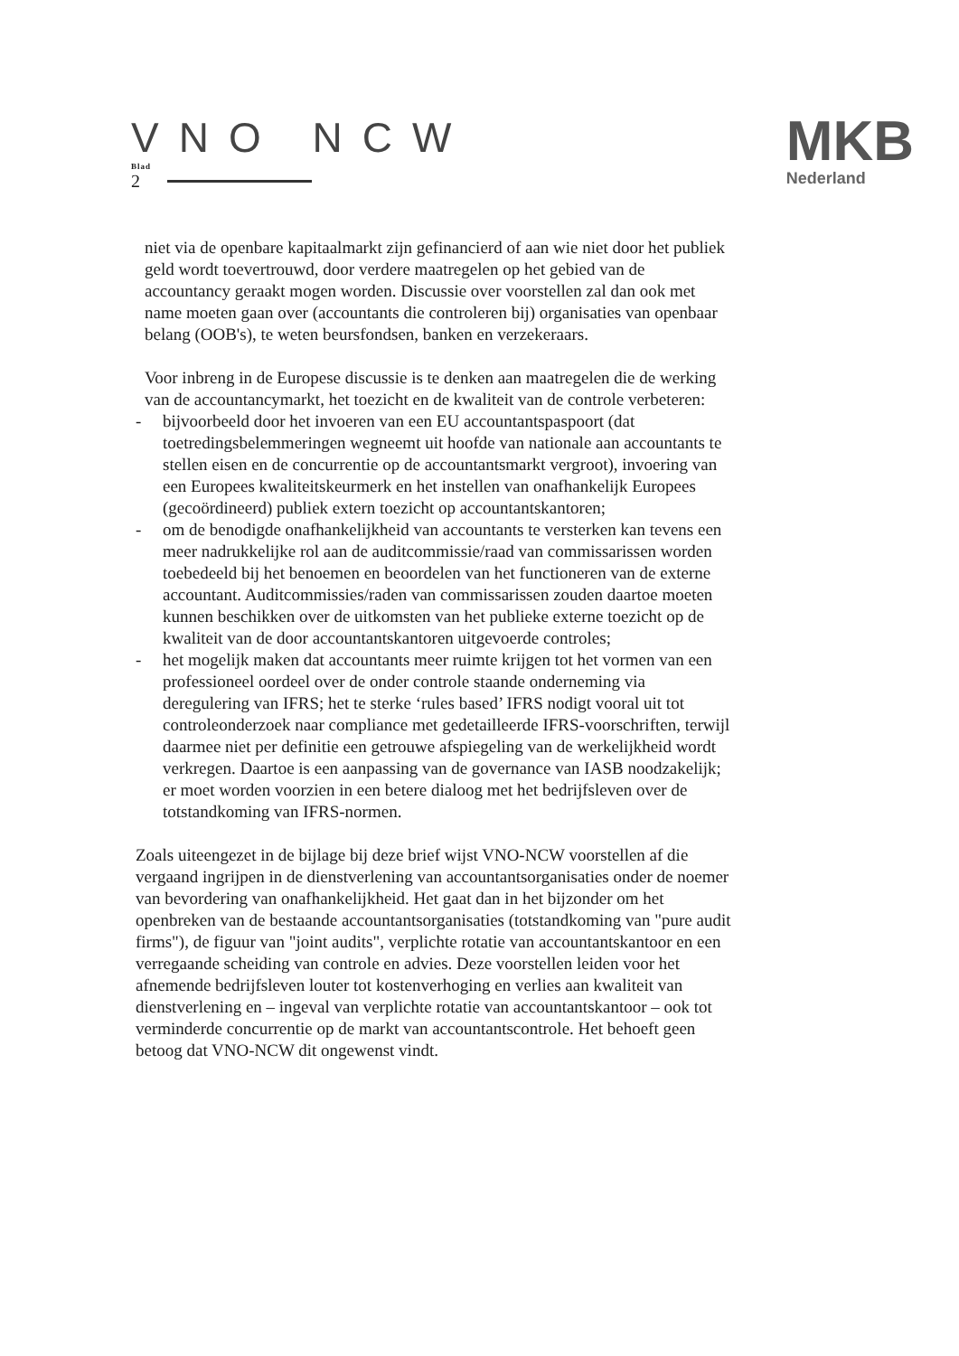VNO NCW
Blad
2
MKB
Nederland
niet via de openbare kapitaalmarkt zijn gefinancierd of aan wie niet door het publiek geld wordt toevertrouwd, door verdere maatregelen op het gebied van de accountancy geraakt mogen worden. Discussie over voorstellen zal dan ook met name moeten gaan over (accountants die controleren bij) organisaties van openbaar belang (OOB's), te weten beursfondsen, banken en verzekeraars.
Voor inbreng in de Europese discussie is te denken aan maatregelen die de werking van de accountancymarkt, het toezicht en de kwaliteit van de controle verbeteren:
- bijvoorbeeld door het invoeren van een EU accountantspaspoort (dat toetredingsbelemmeringen wegneemt uit hoofde van nationale aan accountants te stellen eisen en de concurrentie op de accountantsmarkt vergroot), invoering van een Europees kwaliteitskeurmerk en het instellen van onafhankelijk Europees (gecoördineerd) publiek extern toezicht op accountantskantoren;
- om de benodigde onafhankelijkheid van accountants te versterken kan tevens een meer nadrukkelijke rol aan de auditcommissie/raad van commissarissen worden toebedeeld bij het benoemen en beoordelen van het functioneren van de externe accountant. Auditcommissies/raden van commissarissen zouden daartoe moeten kunnen beschikken over de uitkomsten van het publieke externe toezicht op de kwaliteit van de door accountantskantoren uitgevoerde controles;
- het mogelijk maken dat accountants meer ruimte krijgen tot het vormen van een professioneel oordeel over de onder controle staande onderneming via deregulering van IFRS; het te sterke ‘rules based’ IFRS nodigt vooral uit tot controleonderzoek naar compliance met gedetailleerde IFRS-voorschriften, terwijl daarmee niet per definitie een getrouwe afspiegeling van de werkelijkheid wordt verkregen. Daartoe is een aanpassing van de governance van IASB noodzakelijk; er moet worden voorzien in een betere dialoog met het bedrijfsleven over de totstandkoming van IFRS-normen.
Zoals uiteengezet in de bijlage bij deze brief wijst VNO-NCW voorstellen af die vergaand ingrijpen in de dienstverlening van accountantsorganisaties onder de noemer van bevordering van onafhankelijkheid. Het gaat dan in het bijzonder om het openbreken van de bestaande accountantsorganisaties (totstandkoming van "pure audit firms"), de figuur van "joint audits", verplichte rotatie van accountantskantoor en een verregaande scheiding van controle en advies. Deze voorstellen leiden voor het afnemende bedrijfsleven louter tot kostenverhoging en verlies aan kwaliteit van dienstverlening en – ingeval van verplichte rotatie van accountantskantoor – ook tot verminderde concurrentie op de markt van accountantscontrole. Het behoeft geen betoog dat VNO-NCW dit ongewenst vindt.